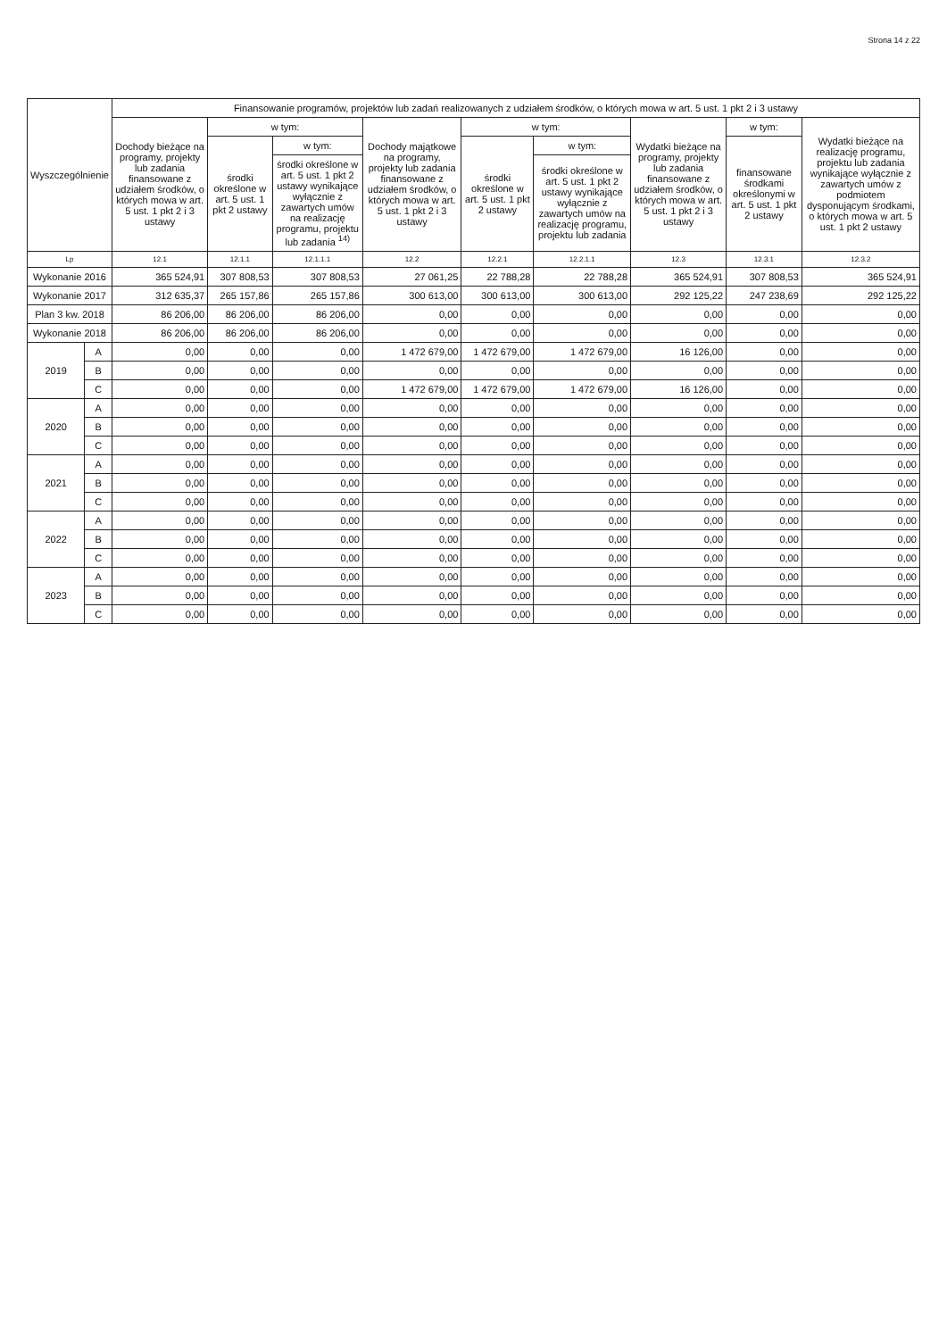Strona 14 z 22
| Wyszczególnienie | | Finansowanie programów, projektów lub zadań realizowanych z udziałem środków, o których mowa w art. 5 ust. 1 pkt 2 i 3 ustawy | | | | | | | | |
| --- | --- | --- | --- | --- | --- | --- | --- | --- | --- | --- |
| | | Dochody bieżące na programy, projekty lub zadania finansowane z udziałem środków, o których mowa w art. 5 ust. 1 pkt 2 i 3 ustawy | w tym: | | Dochody majątkowe na programy, projekty lub zadania finansowane z udziałem środków, o których mowa w art. 5 ust. 1 pkt 2 i 3 ustawy | w tym: | | Wydatki bieżące na programy, projekty lub zadania finansowane z udziałem środków, o których mowa w art. 5 ust. 1 pkt 2 i 3 ustawy | w tym: | Wydatki bieżące na realizację programu, projektu lub zadania wynikające wyłącznie z zawartych umów z podmiotem dysponującym środkami, o których mowa w art. 5 ust. 1 pkt 2 ustawy |
| | | | środki określone w art. 5 ust. 1 pkt 2 ustawy | w tym: | | środki określone w art. 5 ust. 1 pkt 2 ustawy | w tym: | | finansowane środkami określonymi w art. 5 ust. 1 pkt 2 ustawy | |
| | | | | środki określone w art. 5 ust. 1 pkt 2 ustawy wynikające wyłącznie z zawartych umów na realizację programu, projektu lub zadania <sup>14)</sup> | | | środki określone w art. 5 ust. 1 pkt 2 ustawy wynikające wyłącznie z zawartych umów na realizację programu, projektu lub zadania | | | |
| Lp | | 12.1 | 12.1.1 | 12.1.1.1 | 12.2 | 12.2.1 | 12.2.1.1 | 12.3 | 12.3.1 | 12.3.2 |
| Wykonanie 2016 | | 365 524,91 | 307 808,53 | 307 808,53 | 27 061,25 | 22 788,28 | 22 788,28 | 365 524,91 | 307 808,53 | 365 524,91 |
| Wykonanie 2017 | | 312 635,37 | 265 157,86 | 265 157,86 | 300 613,00 | 300 613,00 | 300 613,00 | 292 125,22 | 247 238,69 | 292 125,22 |
| Plan 3 kw. 2018 | | 86 206,00 | 86 206,00 | 86 206,00 | 0,00 | 0,00 | 0,00 | 0,00 | 0,00 | 0,00 |
| Wykonanie 2018 | | 86 206,00 | 86 206,00 | 86 206,00 | 0,00 | 0,00 | 0,00 | 0,00 | 0,00 | 0,00 |
| 2019 | A | 0,00 | 0,00 | 0,00 | 1 472 679,00 | 1 472 679,00 | 1 472 679,00 | 16 126,00 | 0,00 | 0,00 |
| | B | 0,00 | 0,00 | 0,00 | 0,00 | 0,00 | 0,00 | 0,00 | 0,00 | 0,00 |
| | C | 0,00 | 0,00 | 0,00 | 1 472 679,00 | 1 472 679,00 | 1 472 679,00 | 16 126,00 | 0,00 | 0,00 |
| 2020 | A | 0,00 | 0,00 | 0,00 | 0,00 | 0,00 | 0,00 | 0,00 | 0,00 | 0,00 |
| | B | 0,00 | 0,00 | 0,00 | 0,00 | 0,00 | 0,00 | 0,00 | 0,00 | 0,00 |
| | C | 0,00 | 0,00 | 0,00 | 0,00 | 0,00 | 0,00 | 0,00 | 0,00 | 0,00 |
| 2021 | A | 0,00 | 0,00 | 0,00 | 0,00 | 0,00 | 0,00 | 0,00 | 0,00 | 0,00 |
| | B | 0,00 | 0,00 | 0,00 | 0,00 | 0,00 | 0,00 | 0,00 | 0,00 | 0,00 |
| | C | 0,00 | 0,00 | 0,00 | 0,00 | 0,00 | 0,00 | 0,00 | 0,00 | 0,00 |
| 2022 | A | 0,00 | 0,00 | 0,00 | 0,00 | 0,00 | 0,00 | 0,00 | 0,00 | 0,00 |
| | B | 0,00 | 0,00 | 0,00 | 0,00 | 0,00 | 0,00 | 0,00 | 0,00 | 0,00 |
| | C | 0,00 | 0,00 | 0,00 | 0,00 | 0,00 | 0,00 | 0,00 | 0,00 | 0,00 |
| 2023 | A | 0,00 | 0,00 | 0,00 | 0,00 | 0,00 | 0,00 | 0,00 | 0,00 | 0,00 |
| | B | 0,00 | 0,00 | 0,00 | 0,00 | 0,00 | 0,00 | 0,00 | 0,00 | 0,00 |
| | C | 0,00 | 0,00 | 0,00 | 0,00 | 0,00 | 0,00 | 0,00 | 0,00 | 0,00 |